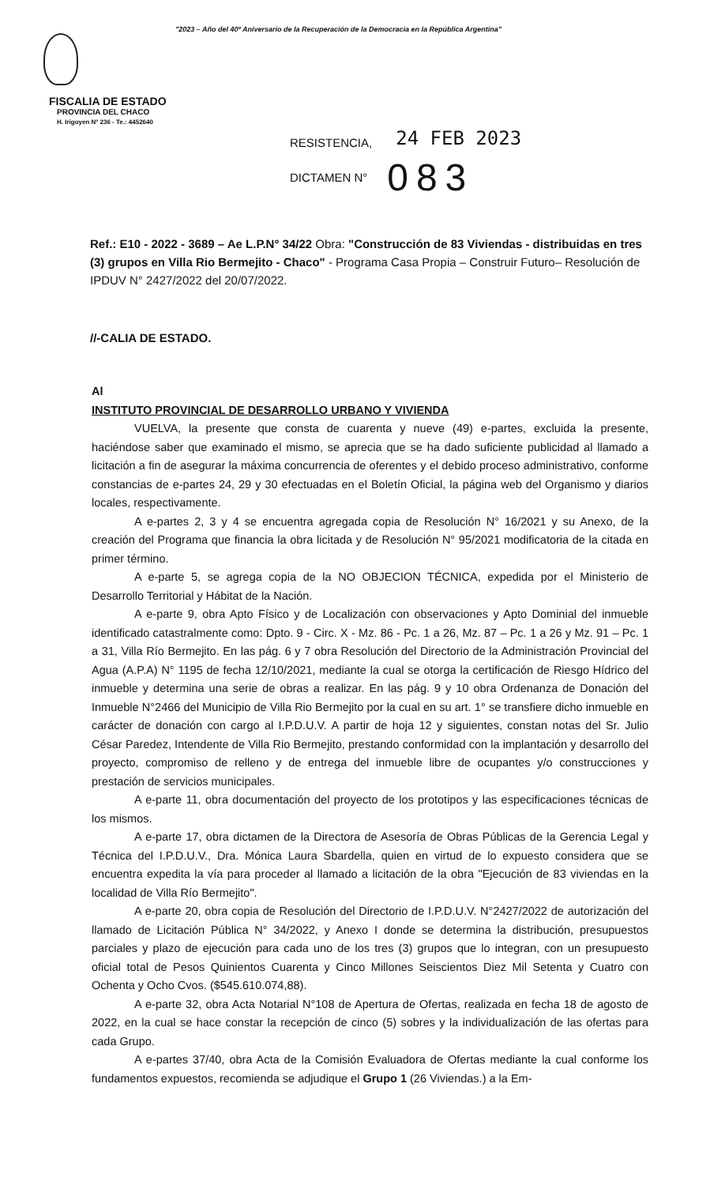"2023 – Año del 40º Aniversario de la Recuperación de la Democracia en la República Argentina"
FISCALIA DE ESTADO
PROVINCIA DEL CHACO
H. Irigoyen Nº 236 - Te.: 4452640
RESISTENCIA, 24 FEB 2023
DICTAMEN N° 083
Ref.: E10 - 2022 - 3689 – Ae L.P.N° 34/22 Obra: "Construcción de 83 Viviendas - distribuidas en tres (3) grupos en Villa Rio Bermejito - Chaco" - Programa Casa Propia – Construir Futuro– Resolución de IPDUV N° 2427/2022 del 20/07/2022.
//-CALIA DE ESTADO.
Al
INSTITUTO PROVINCIAL DE DESARROLLO URBANO Y VIVIENDA
VUELVA, la presente que consta de cuarenta y nueve (49) e-partes, excluida la presente, haciéndose saber que examinado el mismo, se aprecia que se ha dado suficiente publicidad al llamado a licitación a fin de asegurar la máxima concurrencia de oferentes y el debido proceso administrativo, conforme constancias de e-partes 24, 29 y 30 efectuadas en el Boletín Oficial, la página web del Organismo y diarios locales, respectivamente.
A e-partes 2, 3 y 4 se encuentra agregada copia de Resolución N° 16/2021 y su Anexo, de la creación del Programa que financia la obra licitada y de Resolución N° 95/2021 modificatoria de la citada en primer término.
A e-parte 5, se agrega copia de la NO OBJECION TÉCNICA, expedida por el Ministerio de Desarrollo Territorial y Hábitat de la Nación.
A e-parte 9, obra Apto Físico y de Localización con observaciones y Apto Dominial del inmueble identificado catastralmente como: Dpto. 9 - Circ. X - Mz. 86 - Pc. 1 a 26, Mz. 87 – Pc. 1 a 26 y Mz. 91 – Pc. 1 a 31, Villa Río Bermejito. En las pág. 6 y 7 obra Resolución del Directorio de la Administración Provincial del Agua (A.P.A) N° 1195 de fecha 12/10/2021, mediante la cual se otorga la certificación de Riesgo Hídrico del inmueble y determina una serie de obras a realizar. En las pág. 9 y 10 obra Ordenanza de Donación del Inmueble N°2466 del Municipio de Villa Rio Bermejito por la cual en su art. 1° se transfiere dicho inmueble en carácter de donación con cargo al I.P.D.U.V. A partir de hoja 12 y siguientes, constan notas del Sr. Julio César Paredez, Intendente de Villa Rio Bermejito, prestando conformidad con la implantación y desarrollo del proyecto, compromiso de relleno y de entrega del inmueble libre de ocupantes y/o construcciones y prestación de servicios municipales.
A e-parte 11, obra documentación del proyecto de los prototipos y las especificaciones técnicas de los mismos.
A e-parte 17, obra dictamen de la Directora de Asesoría de Obras Públicas de la Gerencia Legal y Técnica del I.P.D.U.V., Dra. Mónica Laura Sbardella, quien en virtud de lo expuesto considera que se encuentra expedita la vía para proceder al llamado a licitación de la obra "Ejecución de 83 viviendas en la localidad de Villa Río Bermejito".
A e-parte 20, obra copia de Resolución del Directorio de I.P.D.U.V. N°2427/2022 de autorización del llamado de Licitación Pública N° 34/2022, y Anexo I donde se determina la distribución, presupuestos parciales y plazo de ejecución para cada uno de los tres (3) grupos que lo integran, con un presupuesto oficial total de Pesos Quinientos Cuarenta y Cinco Millones Seiscientos Diez Mil Setenta y Cuatro con Ochenta y Ocho Cvos. ($545.610.074,88).
A e-parte 32, obra Acta Notarial N°108 de Apertura de Ofertas, realizada en fecha 18 de agosto de 2022, en la cual se hace constar la recepción de cinco (5) sobres y la individualización de las ofertas para cada Grupo.
A e-partes 37/40, obra Acta de la Comisión Evaluadora de Ofertas mediante la cual conforme los fundamentos expuestos, recomienda se adjudique el Grupo 1 (26 Viviendas.) a la Em-